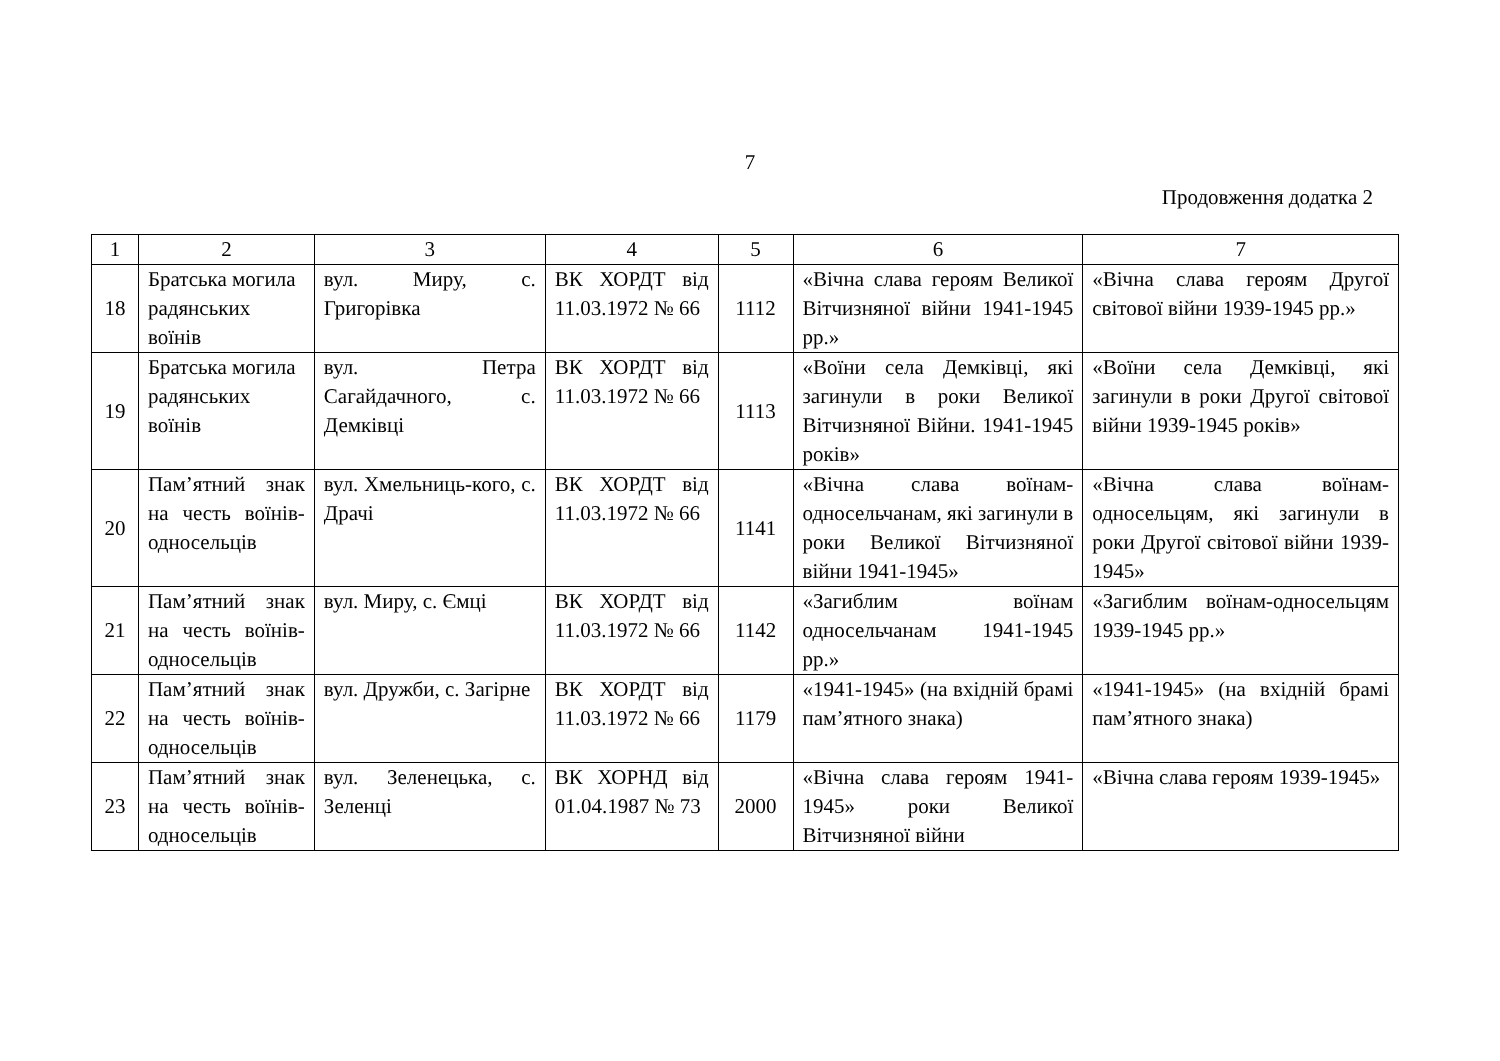7
Продовження додатка 2
| 1 | 2 | 3 | 4 | 5 | 6 | 7 |
| 18 | Братська могила радянських воїнів | вул. Миру, с. Григорівка | ВК ХОРДТ від 11.03.1972 № 66 | 1112 | «Вічна слава героям Великої Вітчизняної війни 1941-1945 рр.» | «Вічна слава героям Другої світової війни 1939-1945 рр.» |
| 19 | Братська могила радянських воїнів | вул. Петра Сагайдачного, с. Демківці | ВК ХОРДТ від 11.03.1972 № 66 | 1113 | «Воїни села Демківці, які загинули в роки Великої Вітчизняної Війни. 1941-1945 років» | «Воїни села Демківці, які загинули в роки Другої світової війни 1939-1945 років» |
| 20 | Пам’ятний знак на честь воїнів-односельців | вул. Хмельниць-кого, с. Драчі | ВК ХОРДТ від 11.03.1972 № 66 | 1141 | «Вічна слава воїнам-односельчанам, які загинули в роки Великої Вітчизняної війни 1941-1945» | «Вічна слава воїнам-односельцям, які загинули в роки Другої світової війни 1939-1945» |
| 21 | Пам’ятний знак на честь воїнів-односельців | вул. Миру, с. Ємці | ВК ХОРДТ від 11.03.1972 № 66 | 1142 | «Загиблим воїнам односельчанам 1941-1945 рр.» | «Загиблим воїнам-односельцям 1939-1945 рр.» |
| 22 | Пам’ятний знак на честь воїнів-односельців | вул. Дружби, с. Загірне | ВК ХОРДТ від 11.03.1972 № 66 | 1179 | «1941-1945» (на вхідній брамі пам’ятного знака) | «1941-1945» (на вхідній брамі пам’ятного знака) |
| 23 | Пам’ятний знак на честь воїнів-односельців | вул. Зеленецька, с. Зеленці | ВК ХОРНД від 01.04.1987 № 73 | 2000 | «Вічна слава героям 1941-1945» роки Великої Вітчизняної війни | «Вічна слава героям 1939-1945» |